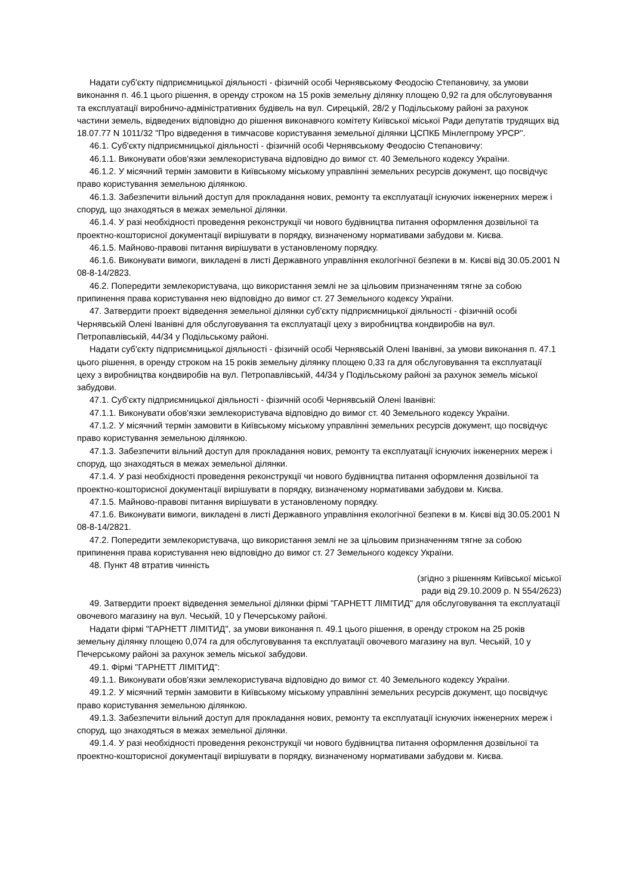Надати суб'єкту підприємницької діяльності - фізичній особі Чернявському Феодосію Степановичу, за умови виконання п. 46.1 цього рішення, в оренду строком на 15 років земельну ділянку площею 0,92 га для обслуговування та експлуатації виробничо-адміністративних будівель на вул. Сирецькій, 28/2 у Подільському районі за рахунок частини земель, відведених відповідно до рішення виконавчого комітету Київської міської Ради депутатів трудящих від 18.07.77 N 1011/32 "Про відведення в тимчасове користування земельної ділянки ЦСПКБ Мінлегпрому УРСР".
46.1. Суб'єкту підприємницької діяльності - фізичній особі Чернявському Феодосію Степановичу:
46.1.1. Виконувати обов'язки землекористувача відповідно до вимог ст. 40 Земельного кодексу України.
46.1.2. У місячний термін замовити в Київському міському управлінні земельних ресурсів документ, що посвідчує право користування земельною ділянкою.
46.1.3. Забезпечити вільний доступ для прокладання нових, ремонту та експлуатації існуючих інженерних мереж і споруд, що знаходяться в межах земельної ділянки.
46.1.4. У разі необхідності проведення реконструкції чи нового будівництва питання оформлення дозвільної та проектно-кошторисної документації вирішувати в порядку, визначеному нормативами забудови м. Києва.
46.1.5. Майново-правові питання вирішувати в установленому порядку.
46.1.6. Виконувати вимоги, викладені в листі Державного управління екологічної безпеки в м. Києві від 30.05.2001 N 08-8-14/2823.
46.2. Попередити землекористувача, що використання землі не за цільовим призначенням тягне за собою припинення права користування нею відповідно до вимог ст. 27 Земельного кодексу України.
47. Затвердити проект відведення земельної ділянки суб'єкту підприємницької діяльності - фізичній особі Чернявській Олені Іванівні для обслуговування та експлуатації цеху з виробництва кондвиробів на вул. Петропавлівській, 44/34 у Подільському районі.
Надати суб'єкту підприємницької діяльності - фізичній особі Чернявській Олені Іванівні, за умови виконання п. 47.1 цього рішення, в оренду строком на 15 років земельну ділянку площею 0,33 га для обслуговування та експлуатації цеху з виробництва кондвиробів на вул. Петропавлівській, 44/34 у Подільському районі за рахунок земель міської забудови.
47.1. Суб'єкту підприємницької діяльності - фізичній особі Чернявській Олені Іванівні:
47.1.1. Виконувати обов'язки землекористувача відповідно до вимог ст. 40 Земельного кодексу України.
47.1.2. У місячний термін замовити в Київському міському управлінні земельних ресурсів документ, що посвідчує право користування земельною ділянкою.
47.1.3. Забезпечити вільний доступ для прокладання нових, ремонту та експлуатації існуючих інженерних мереж і споруд, що знаходяться в межах земельної ділянки.
47.1.4. У разі необхідності проведення реконструкції чи нового будівництва питання оформлення дозвільної та проектно-кошторисної документації вирішувати в порядку, визначеному нормативами забудови м. Києва.
47.1.5. Майново-правові питання вирішувати в установленому порядку.
47.1.6. Виконувати вимоги, викладені в листі Державного управління екологічної безпеки в м. Києві від 30.05.2001 N 08-8-14/2821.
47.2. Попередити землекористувача, що використання землі не за цільовим призначенням тягне за собою припинення права користування нею відповідно до вимог ст. 27 Земельного кодексу України.
48. Пункт 48 втратив чинність
(згідно з рішенням Київської міської
ради від 29.10.2009 р. N 554/2623)
49. Затвердити проект відведення земельної ділянки фірмі "ГАРНЕТТ ЛІМІТИД" для обслуговування та експлуатації овочевого магазину на вул. Чеській, 10 у Печерському районі.
Надати фірмі "ГАРНЕТТ ЛІМІТИД", за умови виконання п. 49.1 цього рішення, в оренду строком на 25 років земельну ділянку площею 0,074 га для обслуговування та експлуатації овочевого магазину на вул. Чеській, 10 у Печерському районі за рахунок земель міської забудови.
49.1. Фірмі "ГАРНЕТТ ЛІМІТИД":
49.1.1. Виконувати обов'язки землекористувача відповідно до вимог ст. 40 Земельного кодексу України.
49.1.2. У місячний термін замовити в Київському міському управлінні земельних ресурсів документ, що посвідчує право користування земельною ділянкою.
49.1.3. Забезпечити вільний доступ для прокладання нових, ремонту та експлуатації існуючих інженерних мереж і споруд, що знаходяться в межах земельної ділянки.
49.1.4. У разі необхідності проведення реконструкції чи нового будівництва питання оформлення дозвільної та проектно-кошторисної документації вирішувати в порядку, визначеному нормативами забудови м. Києва.